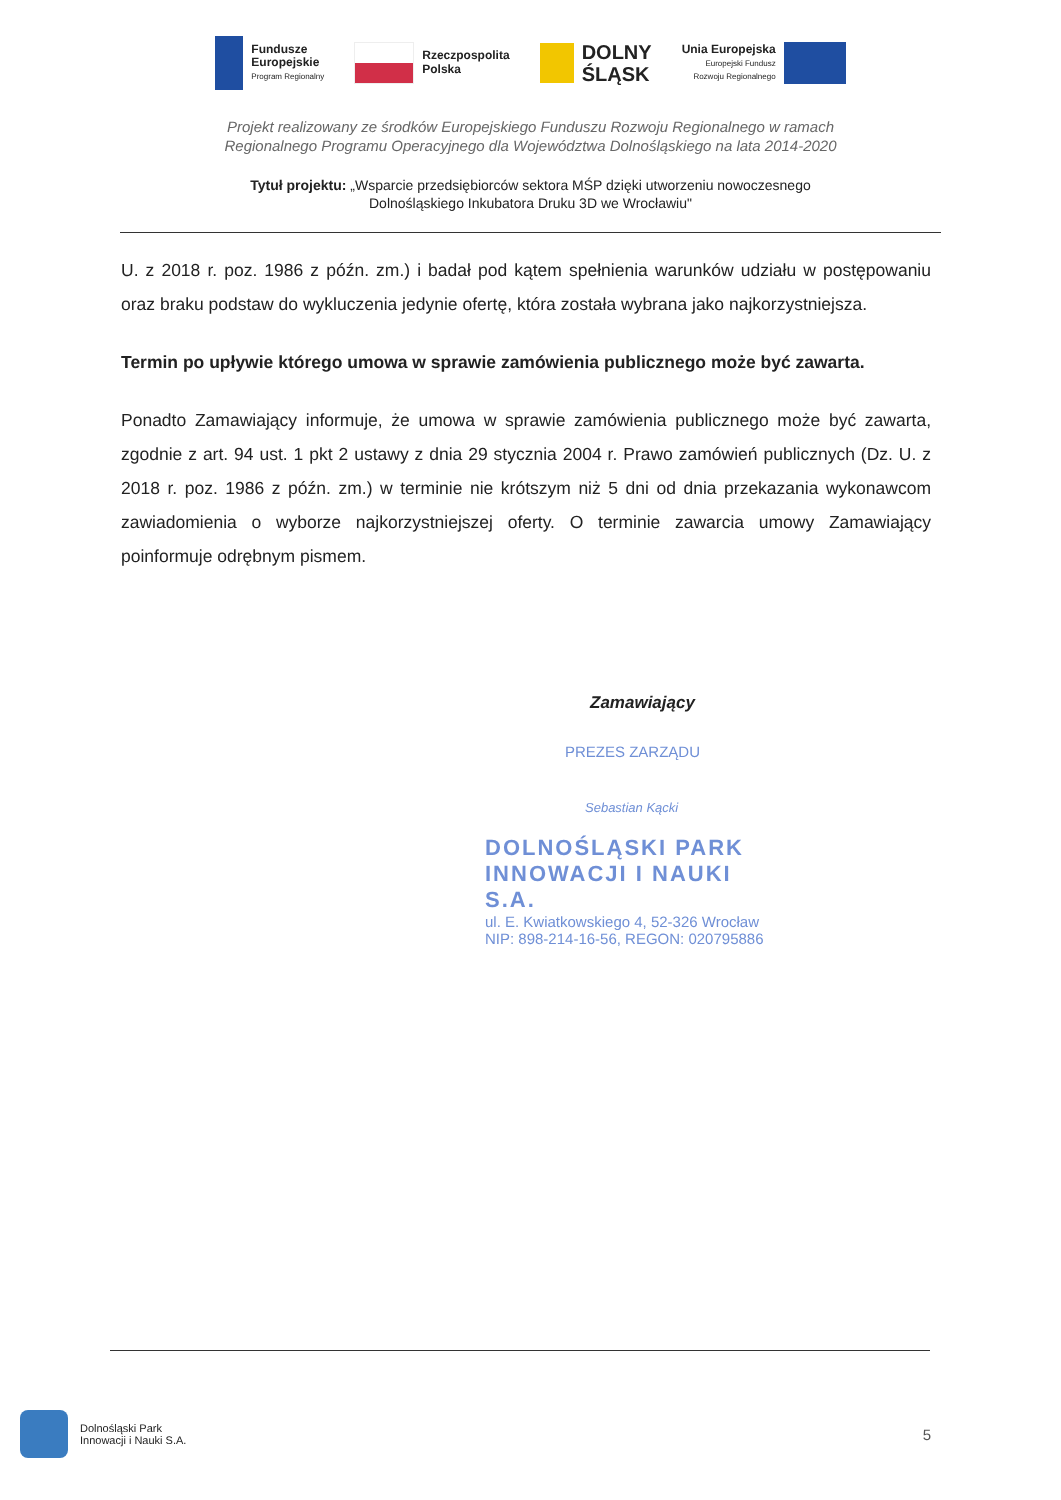Fundusze
Europejskie
Program Regionalny
Rzeczpospolita
Polska
DOLNY
ŚLĄSK
Unia Europejska
Europejski Fundusz
Rozwoju Regionalnego
Projekt realizowany ze środków Europejskiego Funduszu Rozwoju Regionalnego w ramach
Regionalnego Programu Operacyjnego dla Województwa Dolnośląskiego na lata 2014-2020
Tytuł projektu: „Wsparcie przedsiębiorców sektora MŚP dzięki utworzeniu nowoczesnego
Dolnośląskiego Inkubatora Druku 3D we Wrocławiu"
U. z 2018 r. poz. 1986 z późn. zm.) i badał pod kątem spełnienia warunków udziału w postępowaniu oraz braku podstaw do wykluczenia jedynie ofertę, która została wybrana jako najkorzystniejsza.
Termin po upływie którego umowa w sprawie zamówienia publicznego może być zawarta.
Ponadto Zamawiający informuje, że umowa w sprawie zamówienia publicznego może być zawarta, zgodnie z art. 94 ust. 1 pkt 2 ustawy z dnia 29 stycznia 2004 r. Prawo zamówień publicznych (Dz. U. z 2018 r. poz. 1986 z późn. zm.) w terminie nie krótszym niż 5 dni od dnia przekazania wykonawcom zawiadomienia o wyborze najkorzystniejszej oferty. O terminie zawarcia umowy Zamawiający poinformuje odrębnym pismem.
Zamawiający
PREZES ZARZĄDU
Sebastian Kącki
DOLNOŚLĄSKI PARK INNOWACJI I NAUKI S.A.
ul. E. Kwiatkowskiego 4, 52-326 Wrocław
NIP: 898-214-16-56, REGON: 020795886
Dolnośląski Park
Innowacji i Nauki S.A.
5